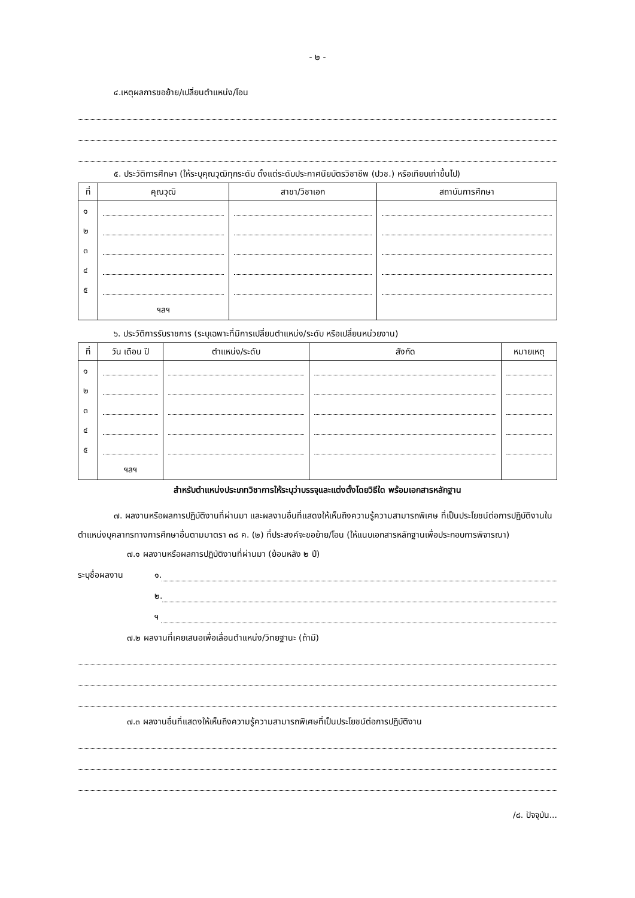- ๒ -
๔.เหตุผลการขอย้าย/เปลี่ยนตำแหน่ง/โอน
๕. ประวัติการศึกษา (ให้ระบุคุณวุฒิทุกระดับ ตั้งแต่ระดับประกาศนียบัตรวิชาชีพ (ปวช.) หรือเทียบเท่าขึ้นไป)
| ที่ | คุณวุฒิ | สาขา/วิชาเอก | สถาบันการศึกษา |
| --- | --- | --- | --- |
| ๑ | | | |
| ๒ | | | |
| ๓ | | | |
| ๔ | | | |
| ๕ | | | |
| | ฯลฯ | | |
๖. ประวัติการรับราชการ (ระบุเฉพาะที่มีการเปลี่ยนตำแหน่ง/ระดับ หรือเปลี่ยนหน่วยงาน)
| ที่ | วัน เดือน ปี | ตำแหน่ง/ระดับ | สังกัด | หมายเหตุ |
| --- | --- | --- | --- | --- |
| ๑ | | | | |
| ๒ | | | | |
| ๓ | | | | |
| ๔ | | | | |
| ๕ | | | | |
| | ฯลฯ | | | |
สำหรับตำแหน่งประเภทวิชาการให้ระบุว่าบรรจุและแต่งตั้งโดยวิธีใด พร้อมเอกสารหลักฐาน
๗. ผลงานหรือผลการปฏิบัติงานที่ผ่านมา และผลงานอื่นที่แสดงให้เห็นถึงความรู้ความสามารถพิเศษ ที่เป็นประโยชน์ต่อการปฏิบัติงานในตำแหน่งบุคลากรทางการศึกษาอื่นตามมาตรา ๓๘ ค. (๒) ที่ประสงค์จะขอย้าย/โอน (ให้แนบเอกสารหลักฐานเพื่อประกอบการพิจารณา)
๗.๑ ผลงานหรือผลการปฏิบัติงานที่ผ่านมา (ย้อนหลัง ๒ ปี)
ระบุชื่อผลงาน ๑.
๒.
ฯ
๗.๒ ผลงานที่เคยเสนอเพื่อเลื่อนตำแหน่ง/วิทยฐานะ (ถ้ามี)
๗.๓ ผลงานอื่นที่แสดงให้เห็นถึงความรู้ความสามารถพิเศษที่เป็นประโยชน์ต่อการปฏิบัติงาน
/๘. ปัจจุบัน...